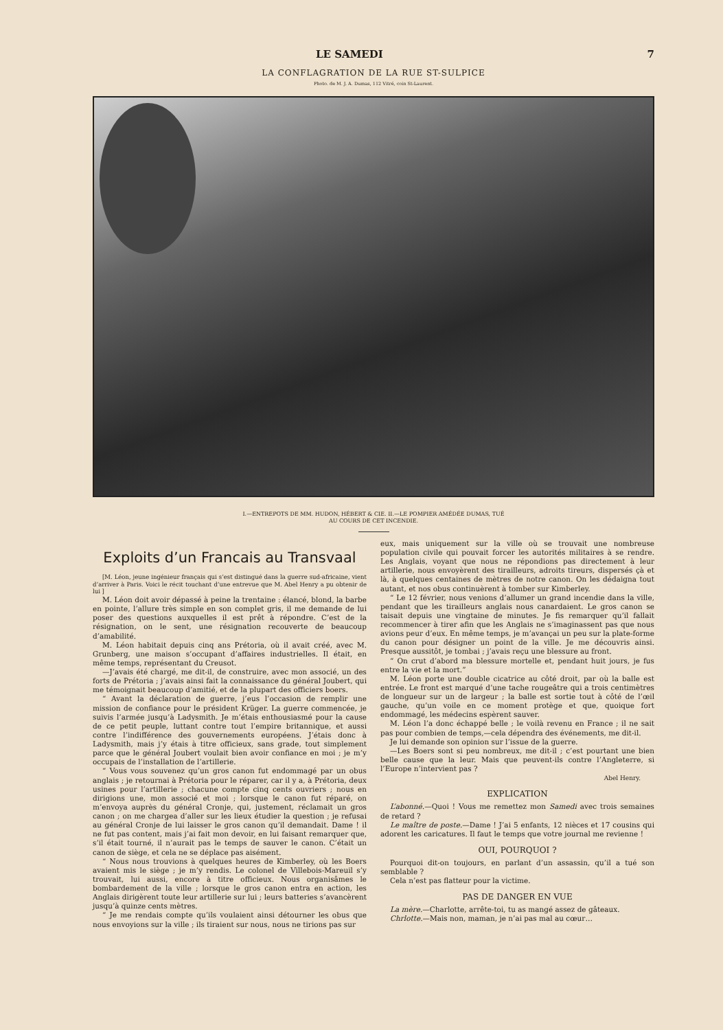LE SAMEDI 7
LA CONFLAGRATION DE LA RUE ST-SULPICE
Photo. de M. J. A. Dumas, 112 Vitré, coin St-Laurent.
I.—ENTREPOTS DE MM. HUDON, HÉBERT & CIE. II.—LE POMPIER AMÉDÉE DUMAS, TUÉ
AU COURS DE CET INCENDIE.
Exploits d’un Francais au Transvaal
[M. Léon, jeune ingénieur français qui s’est distingué dans la guerre sud-africaine, vient d’arriver à Paris. Voici le récit touchant d’une entrevue que M. Abel Henry a pu obtenir de lui ]
M. Léon doit avoir dépassé à peine la trentaine : élancé, blond, la barbe en pointe, l’allure très simple en son complet gris, il me demande de lui poser des questions auxquelles il est prêt à répondre. C’est de la résignation, on le sent, une résignation recouverte de beaucoup d’amabilité.
M. Léon habitait depuis cinq ans Prétoria, où il avait créé, avec M. Grunberg, une maison s’occupant d’affaires industrielles. Il était, en même temps, représentant du Creusot.
—J’avais été chargé, me dit-il, de construire, avec mon associé, un des forts de Prétoria ; j’avais ainsi fait la connaissance du général Joubert, qui me témoignait beaucoup d’amitié, et de la plupart des officiers boers.
“ Avant la déclaration de guerre, j’eus l’occasion de remplir une mission de confiance pour le président Krüger. La guerre commencée, je suivis l’armée jusqu’à Ladysmith. Je m’étais enthousiasmé pour la cause de ce petit peuple, luttant contre tout l’empire britannique, et aussi contre l’indifférence des gouvernements européens. J’étais donc à Ladysmith, mais j’y étais à titre officieux, sans grade, tout simplement parce que le général Joubert voulait bien avoir confiance en moi ; je m’y occupais de l’installation de l’artillerie.
“ Vous vous souvenez qu’un gros canon fut endommagé par un obus anglais ; je retournai à Prétoria pour le réparer, car il y a, à Prétoria, deux usines pour l’artillerie ; chacune compte cinq cents ouvriers ; nous en dirigions une, mon associé et moi ; lorsque le canon fut réparé, on m’envoya auprès du général Cronje, qui, justement, réclamait un gros canon ; on me chargea d’aller sur les lieux étudier la question ; je refusai au général Cronje de lui laisser le gros canon qu’il demandait. Dame ! il ne fut pas content, mais j’ai fait mon devoir, en lui faisant remarquer que, s’il était tourné, il n’aurait pas le temps de sauver le canon. C’était un canon de siège, et cela ne se déplace pas aisément.
“ Nous nous trouvions à quelques heures de Kimberley, où les Boers avaient mis le siège ; je m’y rendis. Le colonel de Villebois-Mareuil s’y trouvait, lui aussi, encore à titre officieux. Nous organisâmes le bombardement de la ville ; lorsque le gros canon entra en action, les Anglais dirigèrent toute leur artillerie sur lui ; leurs batteries s’avancèrent jusqu’à quinze cents mètres.
“ Je me rendais compte qu’ils voulaient ainsi détourner les obus que nous envoyions sur la ville ; ils tiraient sur nous, nous ne tirions pas sur
eux, mais uniquement sur la ville où se trouvait une nombreuse population civile qui pouvait forcer les autorités militaires à se rendre. Les Anglais, voyant que nous ne répondions pas directement à leur artillerie, nous envoyèrent des tirailleurs, adroits tireurs, dispersés çà et là, à quelques centaines de mètres de notre canon. On les dédaigna tout autant, et nos obus continuèrent à tomber sur Kimberley.
“ Le 12 février, nous venions d’allumer un grand incendie dans la ville, pendant que les tirailleurs anglais nous canardaient. Le gros canon se taisait depuis une vingtaine de minutes. Je fis remarquer qu’il fallait recommencer à tirer afin que les Anglais ne s’imaginassent pas que nous avions peur d’eux. En même temps, je m’avançai un peu sur la plate-forme du canon pour désigner un point de la ville. Je me découvris ainsi. Presque aussitôt, je tombai ; j’avais reçu une blessure au front.
“ On crut d’abord ma blessure mortelle et, pendant huit jours, je fus entre la vie et la mort.”
M. Léon porte une double cicatrice au côté droit, par où la balle est entrée. Le front est marqué d’une tache rougeâtre qui a trois centimètres de longueur sur un de largeur ; la balle est sortie tout à côté de l’œil gauche, qu’un voile en ce moment protège et que, quoique fort endommagé, les médecins espèrent sauver.
M. Léon l’a donc échappé belle ; le voilà revenu en France ; il ne sait pas pour combien de temps,—cela dépendra des événements, me dit-il.
Je lui demande son opinion sur l’issue de la guerre.
—Les Boers sont si peu nombreux, me dit-il ; c’est pourtant une bien belle cause que la leur. Mais que peuvent-ils contre l’Angleterre, si l’Europe n’intervient pas ?
Abel Henry.
EXPLICATION
L’abonné.—Quoi ! Vous me remettez mon Samedi avec trois semaines de retard ?
Le maître de poste.—Dame ! J’ai 5 enfants, 12 nièces et 17 cousins qui adorent les caricatures. Il faut le temps que votre journal me revienne !
OUI, POURQUOI ?
Pourquoi dit-on toujours, en parlant d’un assassin, qu’il a tué son semblable ?
Cela n’est pas flatteur pour la victime.
PAS DE DANGER EN VUE
La mère.—Charlotte, arrête-toi, tu as mangé assez de gâteaux.
Chrlotte.—Mais non, maman, je n’ai pas mal au cœur…